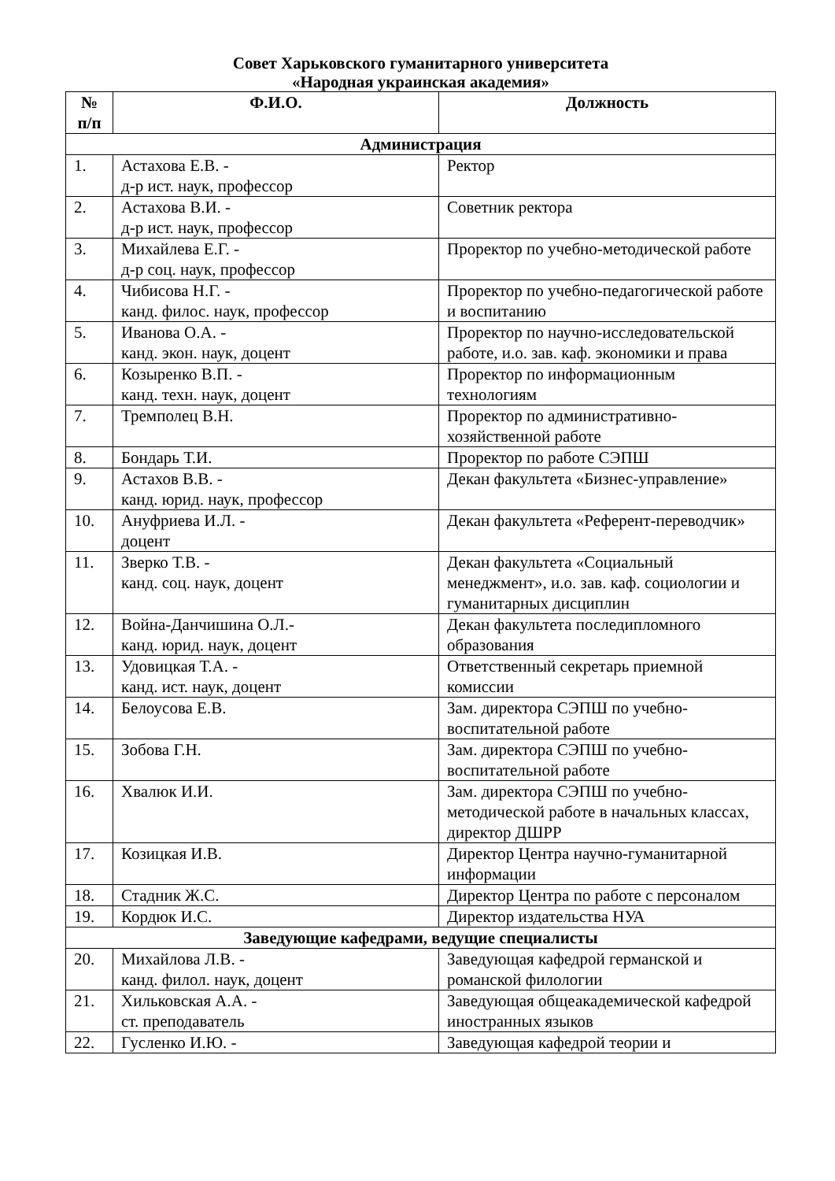Совет Харьковского гуманитарного университета
«Народная украинская академия»
| № п/п | Ф.И.О. | Должность |
| --- | --- | --- |
| Администрация | | |
| 1. | Астахова Е.В. - д-р ист. наук, профессор | Ректор |
| 2. | Астахова В.И. - д-р ист. наук, профессор | Советник ректора |
| 3. | Михайлева Е.Г. - д-р соц. наук, профессор | Проректор по учебно-методической работе |
| 4. | Чибисова Н.Г. - канд. филос. наук, профессор | Проректор по учебно-педагогической работе и воспитанию |
| 5. | Иванова О.А. - канд. экон. наук, доцент | Проректор по научно-исследовательской работе, и.о. зав. каф. экономики и права |
| 6. | Козыренко В.П. - канд. техн. наук, доцент | Проректор по информационным технологиям |
| 7. | Тремполец В.Н. | Проректор по административно-хозяйственной работе |
| 8. | Бондарь Т.И. | Проректор по работе СЭПШ |
| 9. | Астахов В.В. - канд. юрид. наук, профессор | Декан факультета «Бизнес-управление» |
| 10. | Ануфриева И.Л. - доцент | Декан факультета «Референт-переводчик» |
| 11. | Зверко Т.В. - канд. соц. наук, доцент | Декан факультета «Социальный менеджмент», и.о. зав. каф. социологии и гуманитарных дисциплин |
| 12. | Война-Данчишина О.Л.- канд. юрид. наук, доцент | Декан факультета последипломного образования |
| 13. | Удовицкая Т.А. - канд. ист. наук, доцент | Ответственный секретарь приемной комиссии |
| 14. | Белоусова Е.В. | Зам. директора СЭПШ по учебно-воспитательной работе |
| 15. | Зобова Г.Н. | Зам. директора СЭПШ по учебно-воспитательной работе |
| 16. | Хвалюк И.И. | Зам. директора СЭПШ по учебно-методической работе в начальных классах, директор ДШРР |
| 17. | Козицкая И.В. | Директор Центра научно-гуманитарной информации |
| 18. | Стадник Ж.С. | Директор Центра по работе с персоналом |
| 19. | Кордюк И.С. | Директор издательства НУА |
| Заведующие кафедрами, ведущие специалисты | | |
| 20. | Михайлова Л.В. - канд. филол. наук, доцент | Заведующая кафедрой германской и романской филологии |
| 21. | Хильковская А.А. - ст. преподаватель | Заведующая общеакадемической кафедрой иностранных языков |
| 22. | Гусленко И.Ю. - | Заведующая кафедрой теории и |